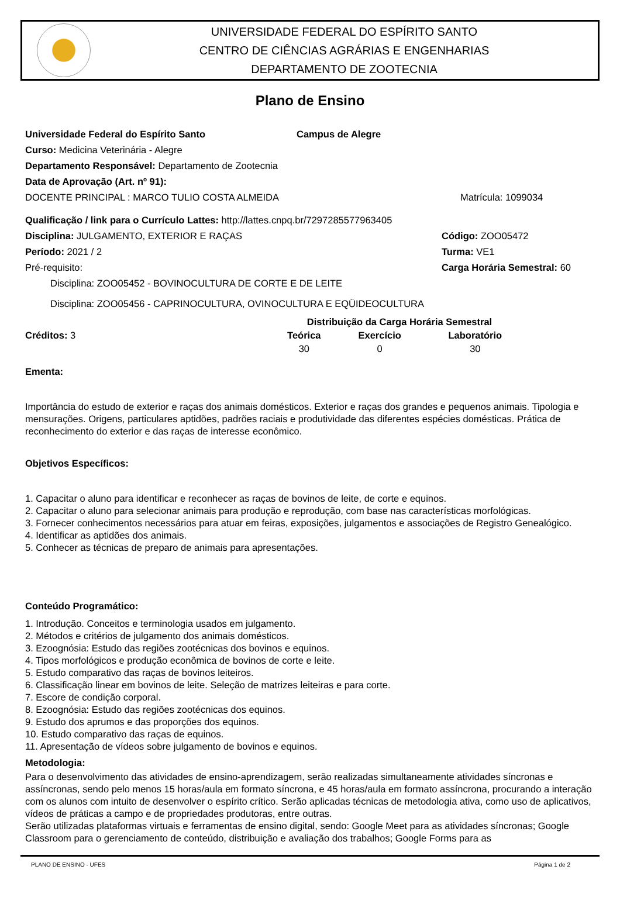UNIVERSIDADE FEDERAL DO ESPÍRITO SANTO
CENTRO DE CIÊNCIAS AGRÁRIAS E ENGENHARIAS
DEPARTAMENTO DE ZOOTECNIA
Plano de Ensino
Universidade Federal do Espírito Santo
Campus de Alegre
Curso: Medicina Veterinária - Alegre
Departamento Responsável: Departamento de Zootecnia
Data de Aprovação (Art. nº 91):
DOCENTE PRINCIPAL : MARCO TULIO COSTA ALMEIDA
Matrícula: 1099034
Qualificação / link para o Currículo Lattes: http://lattes.cnpq.br/7297285577963405
Disciplina: JULGAMENTO, EXTERIOR E RAÇAS
Código: ZOO05472
Período: 2021 / 2 Turma: VE1
Pré-requisito: Carga Horária Semestral: 60
Disciplina: ZOO05452 - BOVINOCULTURA DE CORTE E DE LEITE
Disciplina: ZOO05456 - CAPRINOCULTURA, OVINOCULTURA E EQÜIDEOCULTURA
| Créditos: 3 | Distribuição da Carga Horária Semestral | | |
| | Teórica | Exercício | Laboratório |
| | 30 | 0 | 30 |
Ementa:
Importância do estudo de exterior e raças dos animais domésticos. Exterior e raças dos grandes e pequenos animais. Tipologia e mensurações. Origens, particulares aptidões, padrões raciais e produtividade das diferentes espécies domésticas. Prática de reconhecimento do exterior e das raças de interesse econômico.
Objetivos Específicos:
1. Capacitar o aluno para identificar e reconhecer as raças de bovinos de leite, de corte e equinos.
2. Capacitar o aluno para selecionar animais para produção e reprodução, com base nas características morfológicas.
3. Fornecer conhecimentos necessários para atuar em feiras, exposições, julgamentos e associações de Registro Genealógico.
4. Identificar as aptidões dos animais.
5. Conhecer as técnicas de preparo de animais para apresentações.
Conteúdo Programático:
1. Introdução. Conceitos e terminologia usados em julgamento.
2. Métodos e critérios de julgamento dos animais domésticos.
3. Ezoognósia: Estudo das regiões zootécnicas dos bovinos e equinos.
4. Tipos morfológicos e produção econômica de bovinos de corte e leite.
5. Estudo comparativo das raças de bovinos leiteiros.
6. Classificação linear em bovinos de leite. Seleção de matrizes leiteiras e para corte.
7. Escore de condição corporal.
8. Ezoognósia: Estudo das regiões zootécnicas dos equinos.
9. Estudo dos aprumos e das proporções dos equinos.
10. Estudo comparativo das raças de equinos.
11. Apresentação de vídeos sobre julgamento de bovinos e equinos.
Metodologia:
Para o desenvolvimento das atividades de ensino-aprendizagem, serão realizadas simultaneamente atividades síncronas e assíncronas, sendo pelo menos 15 horas/aula em formato síncrona, e 45 horas/aula em formato assíncrona, procurando a interação com os alunos com intuito de desenvolver o espírito crítico. Serão aplicadas técnicas de metodologia ativa, como uso de aplicativos, vídeos de práticas a campo e de propriedades produtoras, entre outras.
Serão utilizadas plataformas virtuais e ferramentas de ensino digital, sendo: Google Meet para as atividades síncronas; Google Classroom para o gerenciamento de conteúdo, distribuição e avaliação dos trabalhos; Google Forms para as
PLANO DE ENSINO - UFES Página 1 de 2